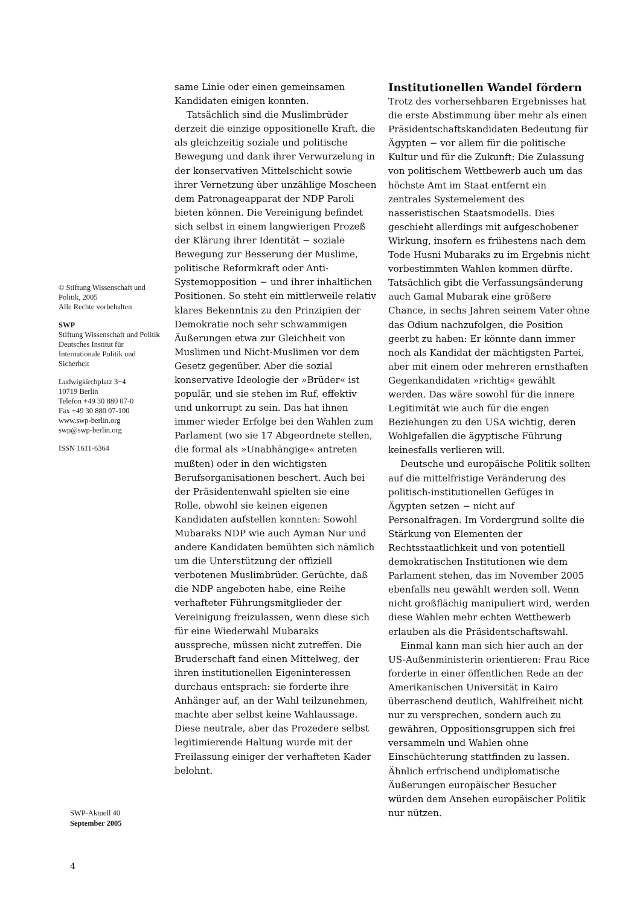© Stiftung Wissenschaft und Politik, 2005
Alle Rechte vorbehalten
SWP
Stiftung Wissenschaft und Politik
Deutsches Institut für Internationale Politik und Sicherheit
Ludwigkirchplatz 3−4
10719 Berlin
Telefon +49 30 880 07-0
Fax +49 30 880 07-100
www.swp-berlin.org
swp@swp-berlin.org
ISSN 1611-6364
same Linie oder einen gemeinsamen Kandidaten einigen konnten.
Tatsächlich sind die Muslimbrüder derzeit die einzige oppositionelle Kraft, die als gleichzeitig soziale und politische Bewegung und dank ihrer Verwurzelung in der konservativen Mittelschicht sowie ihrer Vernetzung über unzählige Moscheen dem Patronageapparat der NDP Paroli bieten können. Die Vereinigung befindet sich selbst in einem langwierigen Prozeß der Klärung ihrer Identität − soziale Bewegung zur Besserung der Muslime, politische Reformkraft oder Anti-Systemopposition − und ihrer inhaltlichen Positionen. So steht ein mittlerweile relativ klares Bekenntnis zu den Prinzipien der Demokratie noch sehr schwammigen Äußerungen etwa zur Gleichheit von Muslimen und Nicht-Muslimen vor dem Gesetz gegenüber. Aber die sozial konservative Ideologie der »Brüder« ist populär, und sie stehen im Ruf, effektiv und unkorrupt zu sein. Das hat ihnen immer wieder Erfolge bei den Wahlen zum Parlament (wo sie 17 Abgeordnete stellen, die formal als »Unabhängige« antreten mußten) oder in den wichtigsten Berufsorganisationen beschert. Auch bei der Präsidentenwahl spielten sie eine Rolle, obwohl sie keinen eigenen Kandidaten aufstellen konnten: Sowohl Mubaraks NDP wie auch Ayman Nur und andere Kandidaten bemühten sich nämlich um die Unterstützung der offiziell verbotenen Muslimbrüder. Gerüchte, daß die NDP angeboten habe, eine Reihe verhafteter Führungsmitglieder der Vereinigung freizulassen, wenn diese sich für eine Wiederwahl Mubaraks ausspreche, müssen nicht zutreffen. Die Bruderschaft fand einen Mittelweg, der ihren institutionellen Eigeninteressen durchaus entsprach: sie forderte ihre Anhänger auf, an der Wahl teilzunehmen, machte aber selbst keine Wahlaussage. Diese neutrale, aber das Prozedere selbst legitimierende Haltung wurde mit der Freilassung einiger der verhafteten Kader belohnt.
Institutionellen Wandel fördern
Trotz des vorhersehbaren Ergebnisses hat die erste Abstimmung über mehr als einen Präsidentschaftskandidaten Bedeutung für Ägypten − vor allem für die politische Kultur und für die Zukunft: Die Zulassung von politischem Wettbewerb auch um das höchste Amt im Staat entfernt ein zentrales Systemelement des nasseristischen Staatsmodells. Dies geschieht allerdings mit aufgeschobener Wirkung, insofern es frühestens nach dem Tode Husni Mubaraks zu im Ergebnis nicht vorbestimmten Wahlen kommen dürfte. Tatsächlich gibt die Verfassungsänderung auch Gamal Mubarak eine größere Chance, in sechs Jahren seinem Vater ohne das Odium nachzufolgen, die Position geerbt zu haben: Er könnte dann immer noch als Kandidat der mächtigsten Partei, aber mit einem oder mehreren ernsthaften Gegenkandidaten »richtig« gewählt werden. Das wäre sowohl für die innere Legitimität wie auch für die engen Beziehungen zu den USA wichtig, deren Wohlgefallen die ägyptische Führung keinesfalls verlieren will.
Deutsche und europäische Politik sollten auf die mittelfristige Veränderung des politisch-institutionellen Gefüges in Ägypten setzen − nicht auf Personalfragen. Im Vordergrund sollte die Stärkung von Elementen der Rechtsstaatlichkeit und von potentiell demokratischen Institutionen wie dem Parlament stehen, das im November 2005 ebenfalls neu gewählt werden soll. Wenn nicht großflächig manipuliert wird, werden diese Wahlen mehr echten Wettbewerb erlauben als die Präsidentschaftswahl.
Einmal kann man sich hier auch an der US-Außenministerin orientieren: Frau Rice forderte in einer öffentlichen Rede an der Amerikanischen Universität in Kairo überraschend deutlich, Wahlfreiheit nicht nur zu versprechen, sondern auch zu gewähren, Oppositionsgruppen sich frei versammeln und Wahlen ohne Einschüchterung stattfinden zu lassen. Ähnlich erfrischend undiplomatische Äußerungen europäischer Besucher würden dem Ansehen europäischer Politik nur nützen.
SWP-Aktuell 40
September 2005
4